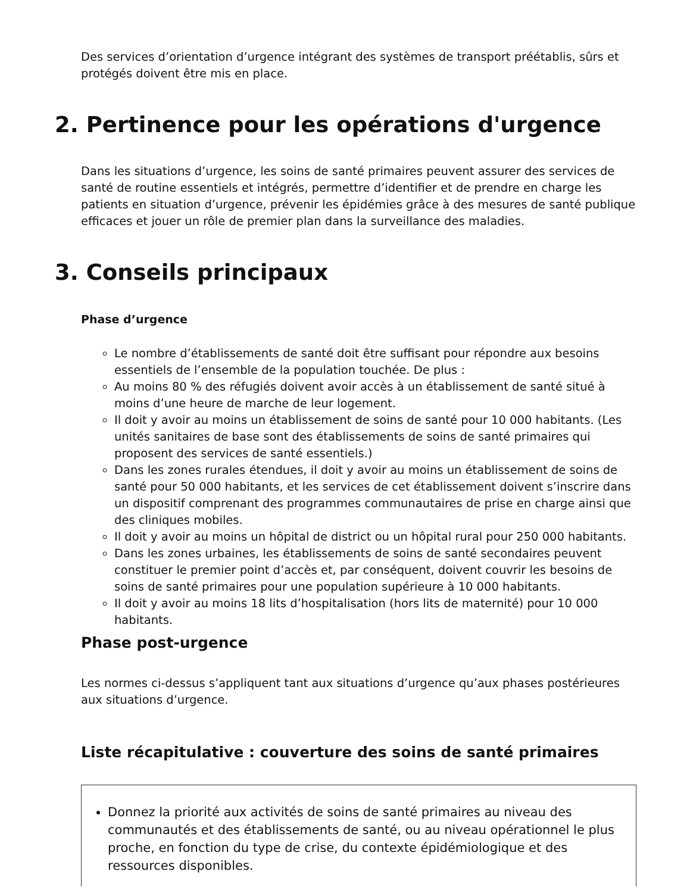Des services d’orientation d’urgence intégrant des systèmes de transport préétablis, sûrs et protégés doivent être mis en place.
2. Pertinence pour les opérations d'urgence
Dans les situations d’urgence, les soins de santé primaires peuvent assurer des services de santé de routine essentiels et intégrés, permettre d’identifier et de prendre en charge les patients en situation d’urgence, prévenir les épidémies grâce à des mesures de santé publique efficaces et jouer un rôle de premier plan dans la surveillance des maladies.
3. Conseils principaux
Phase d’urgence
Le nombre d’établissements de santé doit être suffisant pour répondre aux besoins essentiels de l’ensemble de la population touchée. De plus :
Au moins 80 % des réfugiés doivent avoir accès à un établissement de santé situé à moins d’une heure de marche de leur logement.
Il doit y avoir au moins un établissement de soins de santé pour 10 000 habitants. (Les unités sanitaires de base sont des établissements de soins de santé primaires qui proposent des services de santé essentiels.)
Dans les zones rurales étendues, il doit y avoir au moins un établissement de soins de santé pour 50 000 habitants, et les services de cet établissement doivent s’inscrire dans un dispositif comprenant des programmes communautaires de prise en charge ainsi que des cliniques mobiles.
Il doit y avoir au moins un hôpital de district ou un hôpital rural pour 250 000 habitants.
Dans les zones urbaines, les établissements de soins de santé secondaires peuvent constituer le premier point d’accès et, par conséquent, doivent couvrir les besoins de soins de santé primaires pour une population supérieure à 10 000 habitants.
Il doit y avoir au moins 18 lits d’hospitalisation (hors lits de maternité) pour 10 000 habitants.
Phase post-urgence
Les normes ci-dessus s’appliquent tant aux situations d’urgence qu’aux phases postérieures aux situations d’urgence.
Liste récapitulative : couverture des soins de santé primaires
Donnez la priorité aux activités de soins de santé primaires au niveau des communautés et des établissements de santé, ou au niveau opérationnel le plus proche, en fonction du type de crise, du contexte épidémiologique et des ressources disponibles.